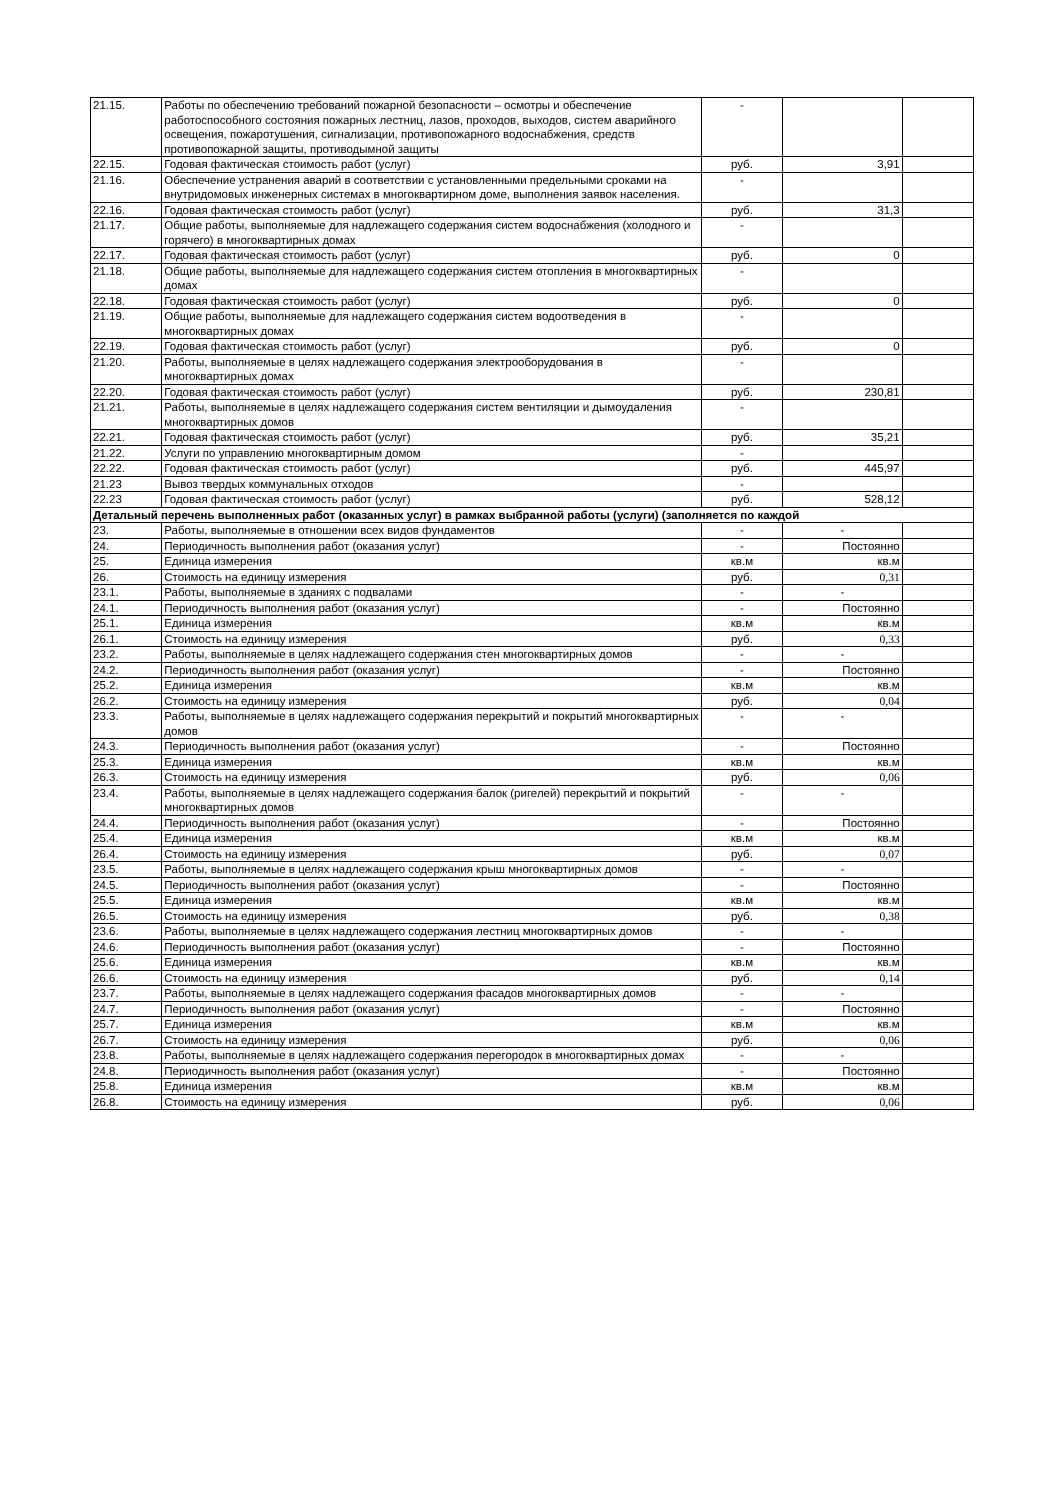| 21.15. | Работы по обеспечению требований пожарной безопасности – осмотры и обеспечение работоспособного состояния пожарных лестниц, лазов, проходов, выходов, систем аварийного освещения, пожаротушения, сигнализации, противопожарного водоснабжения, средств противопожарной защиты, противодымной защиты | - | | |
| 22.15. | Годовая фактическая стоимость работ (услуг) | руб. | 3,91 | |
| 21.16. | Обеспечение устранения аварий в соответствии с установленными предельными сроками на внутридомовых инженерных системах в многоквартирном доме, выполнения заявок населения. | - | | |
| 22.16. | Годовая фактическая стоимость работ (услуг) | руб. | 31,3 | |
| 21.17. | Общие работы, выполняемые для надлежащего содержания систем водоснабжения (холодного и горячего) в многоквартирных домах | - | | |
| 22.17. | Годовая фактическая стоимость работ (услуг) | руб. | 0 | |
| 21.18. | Общие работы, выполняемые для надлежащего содержания систем отопления в многоквартирных домах | - | | |
| 22.18. | Годовая фактическая стоимость работ (услуг) | руб. | 0 | |
| 21.19. | Общие работы, выполняемые для надлежащего содержания систем водоотведения в многоквартирных домах | - | | |
| 22.19. | Годовая фактическая стоимость работ (услуг) | руб. | 0 | |
| 21.20. | Работы, выполняемые в целях надлежащего содержания электрооборудования в многоквартирных домах | - | | |
| 22.20. | Годовая фактическая стоимость работ (услуг) | руб. | 230,81 | |
| 21.21. | Работы, выполняемые в целях надлежащего содержания систем вентиляции и дымоудаления многоквартирных домов | - | | |
| 22.21. | Годовая фактическая стоимость работ (услуг) | руб. | 35,21 | |
| 21.22. | Услуги по управлению многоквартирным домом | - | | |
| 22.22. | Годовая фактическая стоимость работ (услуг) | руб. | 445,97 | |
| 21.23 | Вывоз твердых коммунальных отходов | - | | |
| 22.23 | Годовая фактическая стоимость работ (услуг) | руб. | 528,12 | |
| Детальный перечень выполненных работ (оказанных услуг) в рамках выбранной работы (услуги) (заполняется по каждой | | | | |
| 23. | Работы, выполняемые в отношении всех видов фундаментов | - | - | |
| 24. | Периодичность выполнения работ (оказания услуг) | - | Постоянно | |
| 25. | Единица измерения | кв.м | кв.м | |
| 26. | Стоимость на единицу измерения | руб. | 0,31 | |
| 23.1. | Работы, выполняемые в зданиях с подвалами | - | - | |
| 24.1. | Периодичность выполнения работ (оказания услуг) | - | Постоянно | |
| 25.1. | Единица измерения | кв.м | кв.м | |
| 26.1. | Стоимость на единицу измерения | руб. | 0,33 | |
| 23.2. | Работы, выполняемые в целях надлежащего содержания стен многоквартирных домов | - | - | |
| 24.2. | Периодичность выполнения работ (оказания услуг) | - | Постоянно | |
| 25.2. | Единица измерения | кв.м | кв.м | |
| 26.2. | Стоимость на единицу измерения | руб. | 0,04 | |
| 23.3. | Работы, выполняемые в целях надлежащего содержания перекрытий и покрытий многоквартирных домов | - | - | |
| 24.3. | Периодичность выполнения работ (оказания услуг) | - | Постоянно | |
| 25.3. | Единица измерения | кв.м | кв.м | |
| 26.3. | Стоимость на единицу измерения | руб. | 0,06 | |
| 23.4. | Работы, выполняемые в целях надлежащего содержания балок (ригелей) перекрытий и покрытий многоквартирных домов | - | - | |
| 24.4. | Периодичность выполнения работ (оказания услуг) | - | Постоянно | |
| 25.4. | Единица измерения | кв.м | кв.м | |
| 26.4. | Стоимость на единицу измерения | руб. | 0,07 | |
| 23.5. | Работы, выполняемые в целях надлежащего содержания крыш многоквартирных домов | - | - | |
| 24.5. | Периодичность выполнения работ (оказания услуг) | - | Постоянно | |
| 25.5. | Единица измерения | кв.м | кв.м | |
| 26.5. | Стоимость на единицу измерения | руб. | 0,38 | |
| 23.6. | Работы, выполняемые в целях надлежащего содержания лестниц многоквартирных домов | - | - | |
| 24.6. | Периодичность выполнения работ (оказания услуг) | - | Постоянно | |
| 25.6. | Единица измерения | кв.м | кв.м | |
| 26.6. | Стоимость на единицу измерения | руб. | 0,14 | |
| 23.7. | Работы, выполняемые в целях надлежащего содержания фасадов многоквартирных домов | - | - | |
| 24.7. | Периодичность выполнения работ (оказания услуг) | - | Постоянно | |
| 25.7. | Единица измерения | кв.м | кв.м | |
| 26.7. | Стоимость на единицу измерения | руб. | 0,06 | |
| 23.8. | Работы, выполняемые в целях надлежащего содержания перегородок в многоквартирных домах | - | - | |
| 24.8. | Периодичность выполнения работ (оказания услуг) | - | Постоянно | |
| 25.8. | Единица измерения | кв.м | кв.м | |
| 26.8. | Стоимость на единицу измерения | руб. | 0,06 | |